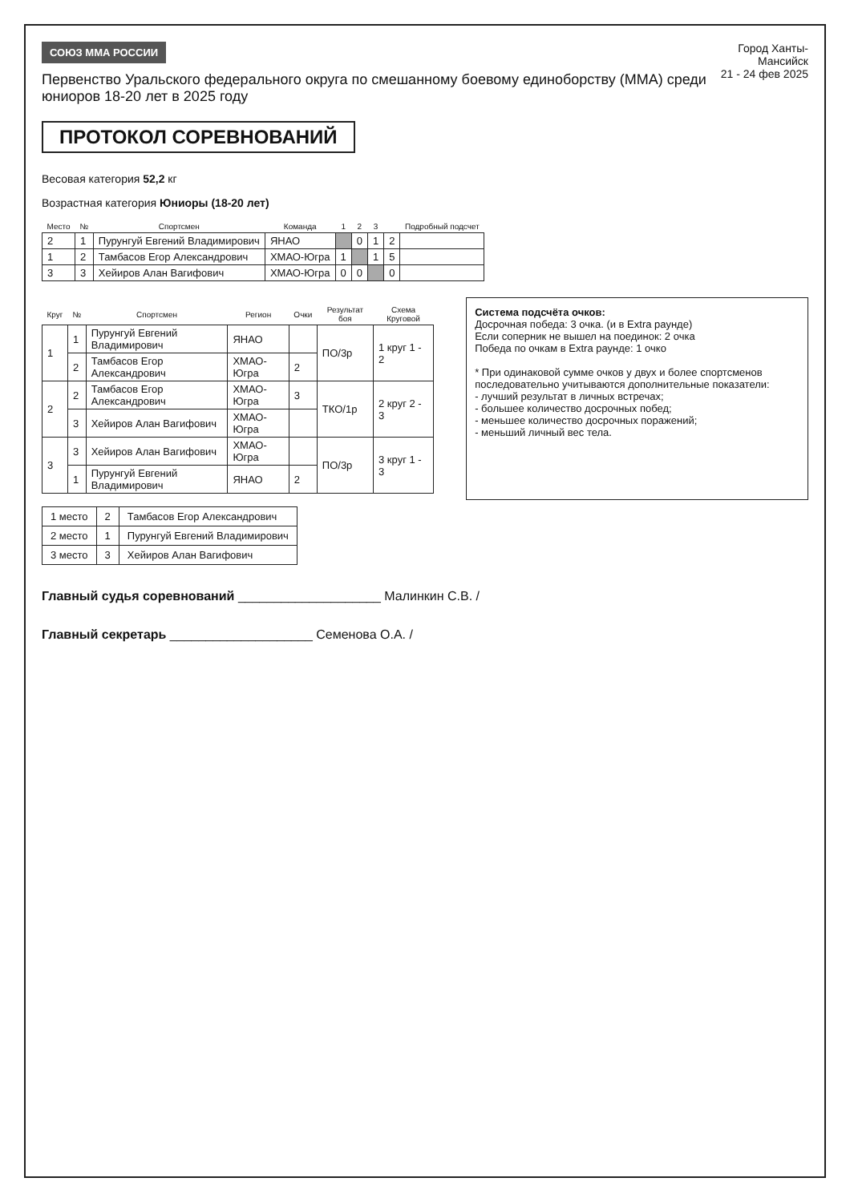СОЮЗ ММА РОССИИ
Первенство Уральского федерального округа по смешанному боевому единоборству (ММА) среди юниоров 18-20 лет в 2025 году
Город Ханты-Мансийск
21 - 24 фев 2025
ПРОТОКОЛ СОРЕВНОВАНИЙ
Весовая категория 52,2 кг
Возрастная категория Юниоры (18-20 лет)
| Место | № | Спортсмен | Команда | 1 | 2 | 3 | | Подробный подсчет |
| --- | --- | --- | --- | --- | --- | --- | --- | --- |
| 2 | 1 | Пурунгуй Евгений Владимирович | ЯНАО | | 0 | 1 | 2 | |
| 1 | 2 | Тамбасов Егор Александрович | ХМАО-Югра | 1 | | 1 | 5 | |
| 3 | 3 | Хейиров Алан Вагифович | ХМАО-Югра | 0 | 0 | | 0 | |
| Круг | № | Спортсмен | Регион | Очки | Результат боя | Схема Круговой |
| --- | --- | --- | --- | --- | --- | --- |
| 1 | 1 | Пурунгуй Евгений Владимирович | ЯНАО | | ПО/3р | 1 круг 1 - 2 |
| | 2 | Тамбасов Егор Александрович | ХМАО-Югра | 2 | | |
| 2 | 2 | Тамбасов Егор Александрович | ХМАО-Югра | 3 | ТКО/1р | 2 круг 2 - 3 |
| | 3 | Хейиров Алан Вагифович | ХМАО-Югра | | | |
| 3 | 3 | Хейиров Алан Вагифович | ХМАО-Югра | | ПО/3р | 3 круг 1 - 3 |
| | 1 | Пурунгуй Евгений Владимирович | ЯНАО | 2 | | |
Система подсчёта очков:
Досрочная победа: 3 очка. (и в Extra раунде)
Если соперник не вышел на поединок: 2 очка
Победа по очкам в Extra раунде: 1 очко
* При одинаковой сумме очков у двух и более спортсменов последовательно учитываются дополнительные показатели:
- лучший результат в личных встречах;
- большее количество досрочных побед;
- меньшее количество досрочных поражений;
- меньший личный вес тела.
| 1 место | 2 | Тамбасов Егор Александрович |
| 2 место | 1 | Пурунгуй Евгений Владимирович |
| 3 место | 3 | Хейиров Алан Вагифович |
Главный судья соревнований ____________________ Малинкин С.В. /
Главный секретарь ____________________ Семенова О.А. /